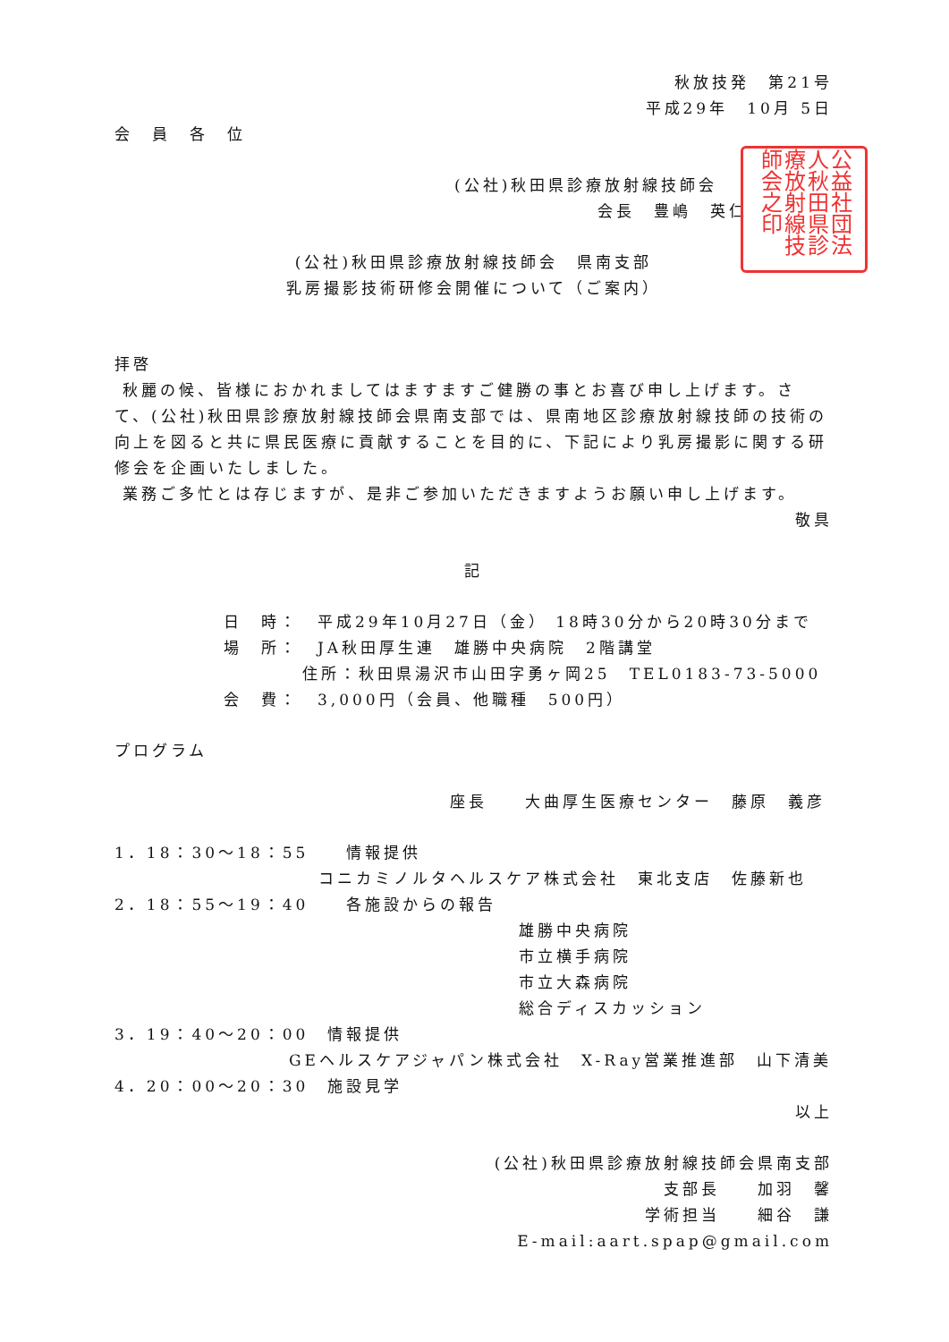秋放技発　第21号
平成29年　10月 5日
会　員　各　位
公益社団法人秋田県診療放射線技師会之印
(公社)秋田県診療放射線技師会
会長　豊嶋　英仁
(公社)秋田県診療放射線技師会　県南支部
乳房撮影技術研修会開催について（ご案内）
拝啓
秋麗の候、皆様におかれましてはますますご健勝の事とお喜び申し上げます。さて、(公社)秋田県診療放射線技師会県南支部では、県南地区診療放射線技師の技術の向上を図ると共に県民医療に貢献することを目的に、下記により乳房撮影に関する研修会を企画いたしました。
業務ご多忙とは存じますが、是非ご参加いただきますようお願い申し上げます。
敬具
記
日　時：　平成29年10月27日（金） 18時30分から20時30分まで
場　所：　JA秋田厚生連　雄勝中央病院　2階講堂
住所：秋田県湯沢市山田字勇ヶ岡25　TEL0183-73-5000
会　費：　3,000円（会員、他職種　500円）
プログラム
座長　　大曲厚生医療センター　藤原　義彦
1．18：30～18：55　　情報提供
コニカミノルタヘルスケア株式会社　東北支店　佐藤新也
2．18：55～19：40　　各施設からの報告
雄勝中央病院
市立横手病院
市立大森病院
総合ディスカッション
3．19：40～20：00　情報提供
GEヘルスケアジャパン株式会社　X-Ray営業推進部　山下清美
4．20：00～20：30　施設見学
以上
(公社)秋田県診療放射線技師会県南支部
支部長　　加羽　馨
学術担当　　細谷　謙
E-mail:aart.spap@gmail.com